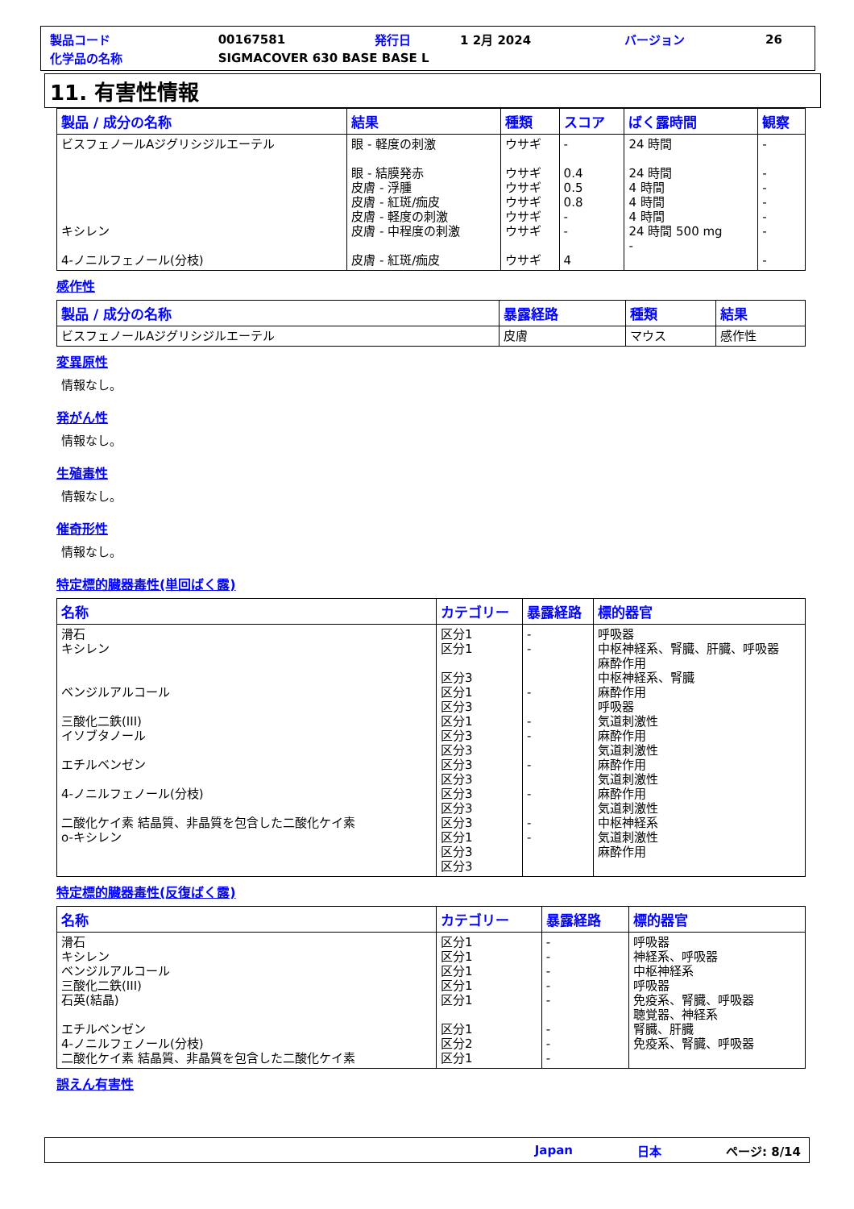| 製品コード | 00167581 | 発行日 | 1 2月 2024 | バージョン | 26 |
| 化学品の名称 | SIGMACOVER 630 BASE BASE L | | | | |
11. 有害性情報
| 製品 / 成分の名称 | 結果 | 種類 | スコア | ばく露時間 | 観察 |
| --- | --- | --- | --- | --- | --- |
| ビスフェノールAジグリシジルエーテル キシレン 4-ノニルフェノール(分枝) | 眼 - 軽度の刺激 眼 - 結膜発赤 皮膚 - 浮腫 皮膚 - 紅斑/痂皮 皮膚 - 軽度の刺激 皮膚 - 中程度の刺激 皮膚 - 紅斑/痂皮 | ウサギ ウサギ ウサギ ウサギ ウサギ ウサギ ウサギ | - 0.4 0.5 0.8 - - 4 | 24 時間 24 時間 4 時間 4 時間 4 時間 24 時間 500 mg - | - - - - - - - |
感作性
| 製品 / 成分の名称 | 暴露経路 | 種類 | 結果 |
| --- | --- | --- | --- |
| ビスフェノールAジグリシジルエーテル | 皮膚 | マウス | 感作性 |
変異原性
情報なし。
発がん性
情報なし。
生殖毒性
情報なし。
催奇形性
情報なし。
特定標的臓器毒性(単回ばく露)
| 名称 | カテゴリー | 暴露経路 | 標的器官 |
| --- | --- | --- | --- |
| 滑石 キシレン ベンジルアルコール 三酸化二鉄(III) イソブタノール エチルベンゼン 4-ノニルフェノール(分枝) 二酸化ケイ素 結晶質、非晶質を包含した二酸化ケイ素 o-キシレン | 区分1 区分1 区分3 区分1 区分3 区分1 区分3 区分3 区分3 区分3 区分3 区分3 区分3 区分1 区分3 区分3 | - - - - - - - - - | 呼吸器 中枢神経系、腎臓、肝臓、呼吸器 麻酔作用 中枢神経系、腎臓 麻酔作用 呼吸器 気道刺激性 麻酔作用 気道刺激性 麻酔作用 気道刺激性 麻酔作用 気道刺激性 中枢神経系 気道刺激性 麻酔作用 |
特定標的臓器毒性(反復ばく露)
| 名称 | カテゴリー | 暴露経路 | 標的器官 |
| --- | --- | --- | --- |
| 滑石 キシレン ベンジルアルコール 三酸化二鉄(III) 石英(結晶) エチルベンゼン 4-ノニルフェノール(分枝) 二酸化ケイ素 結晶質、非晶質を包含した二酸化ケイ素 | 区分1 区分1 区分1 区分1 区分1 区分1 区分2 区分1 | - - - - - - - - | 呼吸器 神経系、呼吸器 中枢神経系 呼吸器 免疫系、腎臓、呼吸器 聴覚器、神経系 腎臓、肝臓 免疫系、腎臓、呼吸器 |
誤えん有害性
Japan 日本 ページ: 8/14